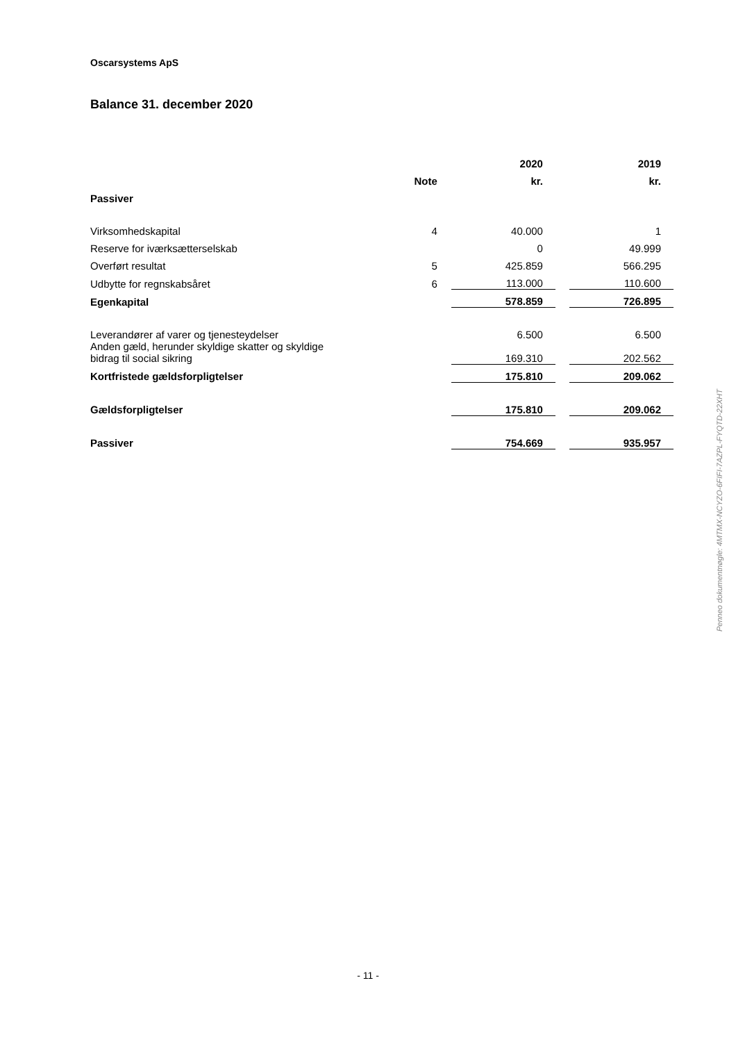Oscarsystems ApS
Balance 31. december 2020
| | | 2020 | | 2019 |
| --- | --- | --- | --- | --- |
| | Note | kr. | | kr. |
| Passiver | | | | |
| Virksomhedskapital | 4 | 40.000 | | 1 |
| Reserve for iværksætterselskab | | 0 | | 49.999 |
| Overført resultat | 5 | 425.859 | | 566.295 |
| Udbytte for regnskabsåret | 6 | 113.000 | | 110.600 |
| Egenkapital | | 578.859 | | 726.895 |
| Leverandører af varer og tjenesteydelser | | 6.500 | | 6.500 |
| Anden gæld, herunder skyldige skatter og skyldige bidrag til social sikring | | 169.310 | | 202.562 |
| Kortfristede gældsforpligtelser | | 175.810 | | 209.062 |
| Gældsforpligtelser | | 175.810 | | 209.062 |
| Passiver | | 754.669 | | 935.957 |
Penneo dokumentnøgle: 4MTMX-NCYZO-6FIFI-7AZPL-FYQTD-22XHT
- 11 -